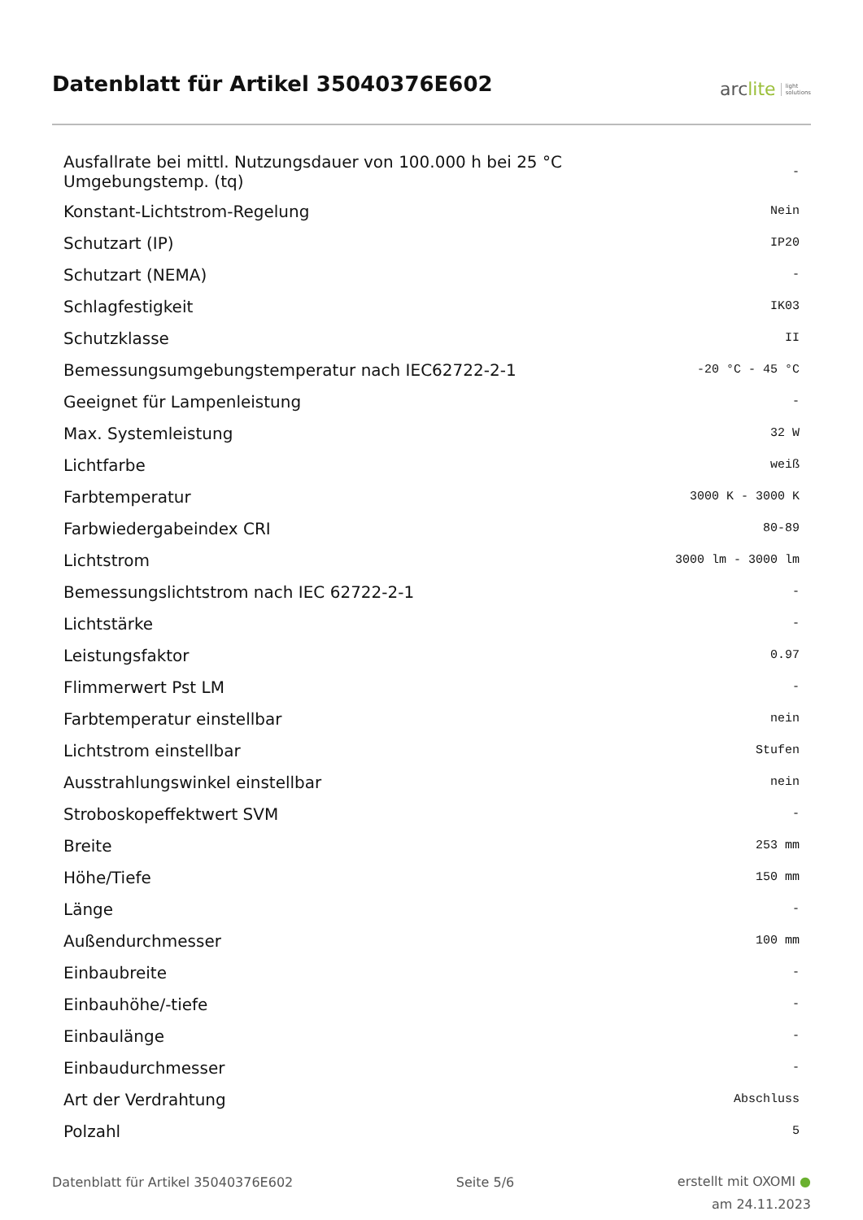Datenblatt für Artikel 35040376E602
arclite light
solutions
| Ausfallrate bei mittl. Nutzungsdauer von 100.000 h bei 25 °C Umgebungstemp. (tq) | - |
| Konstant-Lichtstrom-Regelung | Nein |
| Schutzart (IP) | IP20 |
| Schutzart (NEMA) | - |
| Schlagfestigkeit | IK03 |
| Schutzklasse | II |
| Bemessungsumgebungstemperatur nach IEC62722-2-1 | -20 °C - 45 °C |
| Geeignet für Lampenleistung | - |
| Max. Systemleistung | 32 W |
| Lichtfarbe | weiß |
| Farbtemperatur | 3000 K - 3000 K |
| Farbwiedergabeindex CRI | 80-89 |
| Lichtstrom | 3000 lm - 3000 lm |
| Bemessungslichtstrom nach IEC 62722-2-1 | - |
| Lichtstärke | - |
| Leistungsfaktor | 0.97 |
| Flimmerwert Pst LM | - |
| Farbtemperatur einstellbar | nein |
| Lichtstrom einstellbar | Stufen |
| Ausstrahlungswinkel einstellbar | nein |
| Stroboskopeffektwert SVM | - |
| Breite | 253 mm |
| Höhe/Tiefe | 150 mm |
| Länge | - |
| Außendurchmesser | 100 mm |
| Einbaubreite | - |
| Einbauhöhe/-tiefe | - |
| Einbaulänge | - |
| Einbaudurchmesser | - |
| Art der Verdrahtung | Abschluss |
| Polzahl | 5 |
Datenblatt für Artikel 35040376E602 Seite 5/6
erstellt mit OXOMI ●
am 24.11.2023